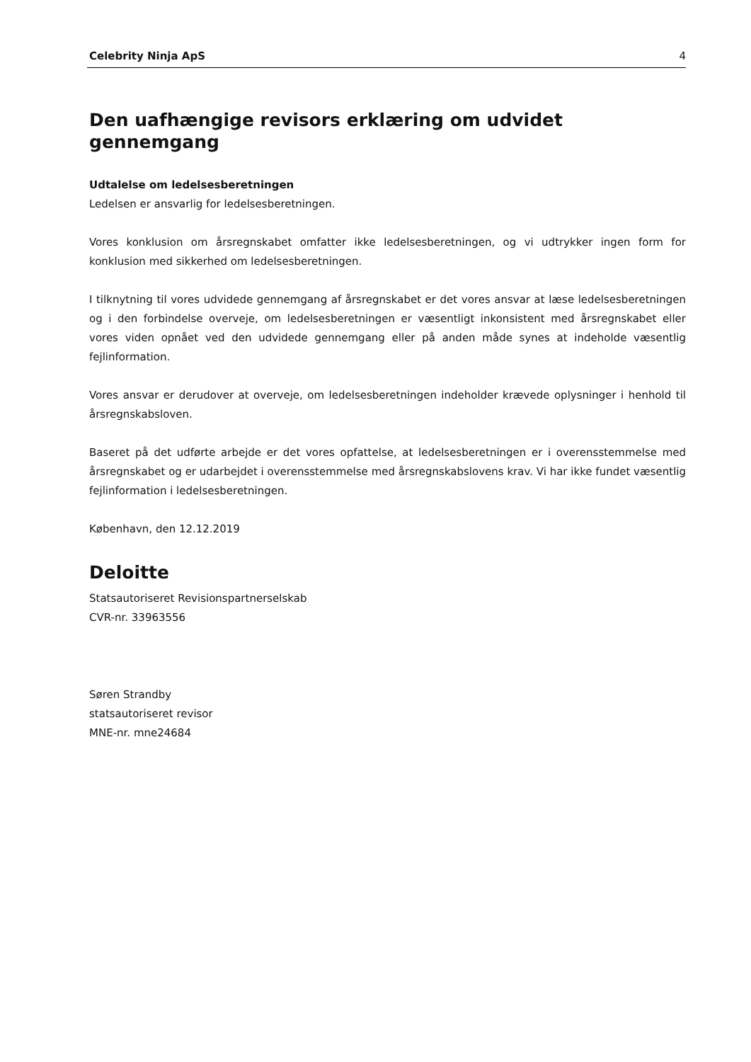Celebrity Ninja ApS 4
Den uafhængige revisors erklæring om udvidet gennemgang
Udtalelse om ledelsesberetningen
Ledelsen er ansvarlig for ledelsesberetningen.
Vores konklusion om årsregnskabet omfatter ikke ledelsesberetningen, og vi udtrykker ingen form for konklusion med sikkerhed om ledelsesberetningen.
I tilknytning til vores udvidede gennemgang af årsregnskabet er det vores ansvar at læse ledelsesberet­ningen og i den forbindelse overveje, om ledelsesberetningen er væsentligt inkonsistent med årsregnskabet eller vores viden opnået ved den udvidede gennemgang eller på anden måde synes at indeholde væsentlig fejlinformation.
Vores ansvar er derudover at overveje, om ledelsesberetningen indeholder krævede oplysninger i henhold til årsregnskabsloven.
Baseret på det udførte arbejde er det vores opfattelse, at ledelsesberetningen er i overensstemmelse med årsregnskabet og er udarbejdet i overensstemmelse med årsregnskabslovens krav. Vi har ikke fun­det væsentlig fejlinformation i ledelsesberetningen.
København, den 12.12.2019
Deloitte
Statsautoriseret Revisionspartnerselskab
CVR-nr. 33963556
Søren Strandby
statsautoriseret revisor
MNE-nr. mne24684